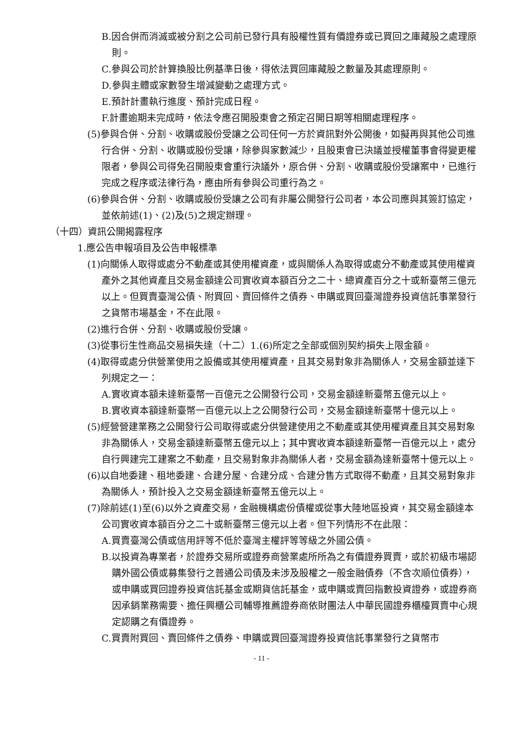B.因合併而消滅或被分割之公司前已發行具有股權性質有價證券或已買回之庫藏股之處理原則。
C.參與公司於計算換股比例基準日後，得依法買回庫藏股之數量及其處理原則。
D.參與主體或家數發生增減變動之處理方式。
E.預計計畫執行進度、預計完成日程。
F.計畫逾期未完成時，依法令應召開股東會之預定召開日期等相關處理程序。
(5)參與合併、分割、收購或股份受讓之公司任何一方於資訊對外公開後，如擬再與其他公司進行合併、分割、收購或股份受讓，除參與家數減少，且股東會已決議並授權董事會得變更權限者，參與公司得免召開股東會重行決議外，原合併、分割、收購或股份受讓案中，已進行完成之程序或法律行為，應由所有參與公司重行為之。
(6)參與合併、分割、收購或股份受讓之公司有非屬公開發行公司者，本公司應與其簽訂協定，並依前述(1)、(2)及(5)之規定辦理。
（十四）資訊公開揭露程序
1.應公告申報項目及公告申報標準
(1)向關係人取得或處分不動產或其使用權資產，或與關係人為取得或處分不動產或其使用權資產外之其他資產且交易金額達公司實收資本額百分之二十、總資產百分之十或新臺幣三億元以上。但買賣臺灣公債、附買回、賣回條件之債券、申購或買回臺灣證券投資信託事業發行之貨幣市場基金，不在此限。
(2)進行合併、分割、收購或股份受讓。
(3)從事衍生性商品交易損失達（十二）1.(6)所定之全部或個別契約損失上限金額。
(4)取得或處分供營業使用之設備或其使用權資產，且其交易對象非為關係人，交易金額並達下列規定之一：
A.實收資本額未達新臺幣一百億元之公開發行公司，交易金額達新臺幣五億元以上。
B.實收資本額達新臺幣一百億元以上之公開發行公司，交易金額達新臺幣十億元以上。
(5)經營營建業務之公開發行公司取得或處分供營建使用之不動產或其使用權資產且其交易對象非為關係人，交易金額達新臺幣五億元以上；其中實收資本額達新臺幣一百億元以上，處分自行興建完工建案之不動產，且交易對象非為關係人者，交易金額為達新臺幣十億元以上。
(6)以自地委建、租地委建、合建分屋、合建分成、合建分售方式取得不動產，且其交易對象非為關係人，預計投入之交易金額達新臺幣五億元以上。
(7)除前述(1)至(6)以外之資產交易，金融機構處份債權或從事大陸地區投資，其交易金額達本公司實收資本額百分之二十或新臺幣三億元以上者。但下列情形不在此限：
A.買賣臺灣公債或信用評等不低於臺灣主權評等等級之外國公債。
B.以投資為專業者，於證券交易所或證券商營業處所所為之有價證券買賣，或於初級市場認購外國公債或募集發行之普通公司債及未涉及股權之一般金融債券（不含次順位債券），或申購或買回證券投資信託基金或期貨信託基金，或申購或賣回指數投資證券，或證券商因承銷業務需要、擔任興櫃公司輔導推薦證券商依財團法人中華民國證券櫃檯買賣中心規定認購之有價證券。
C.買賣附買回、賣回條件之債券、申購或買回臺灣證券投資信託事業發行之貨幣市
- 11 -